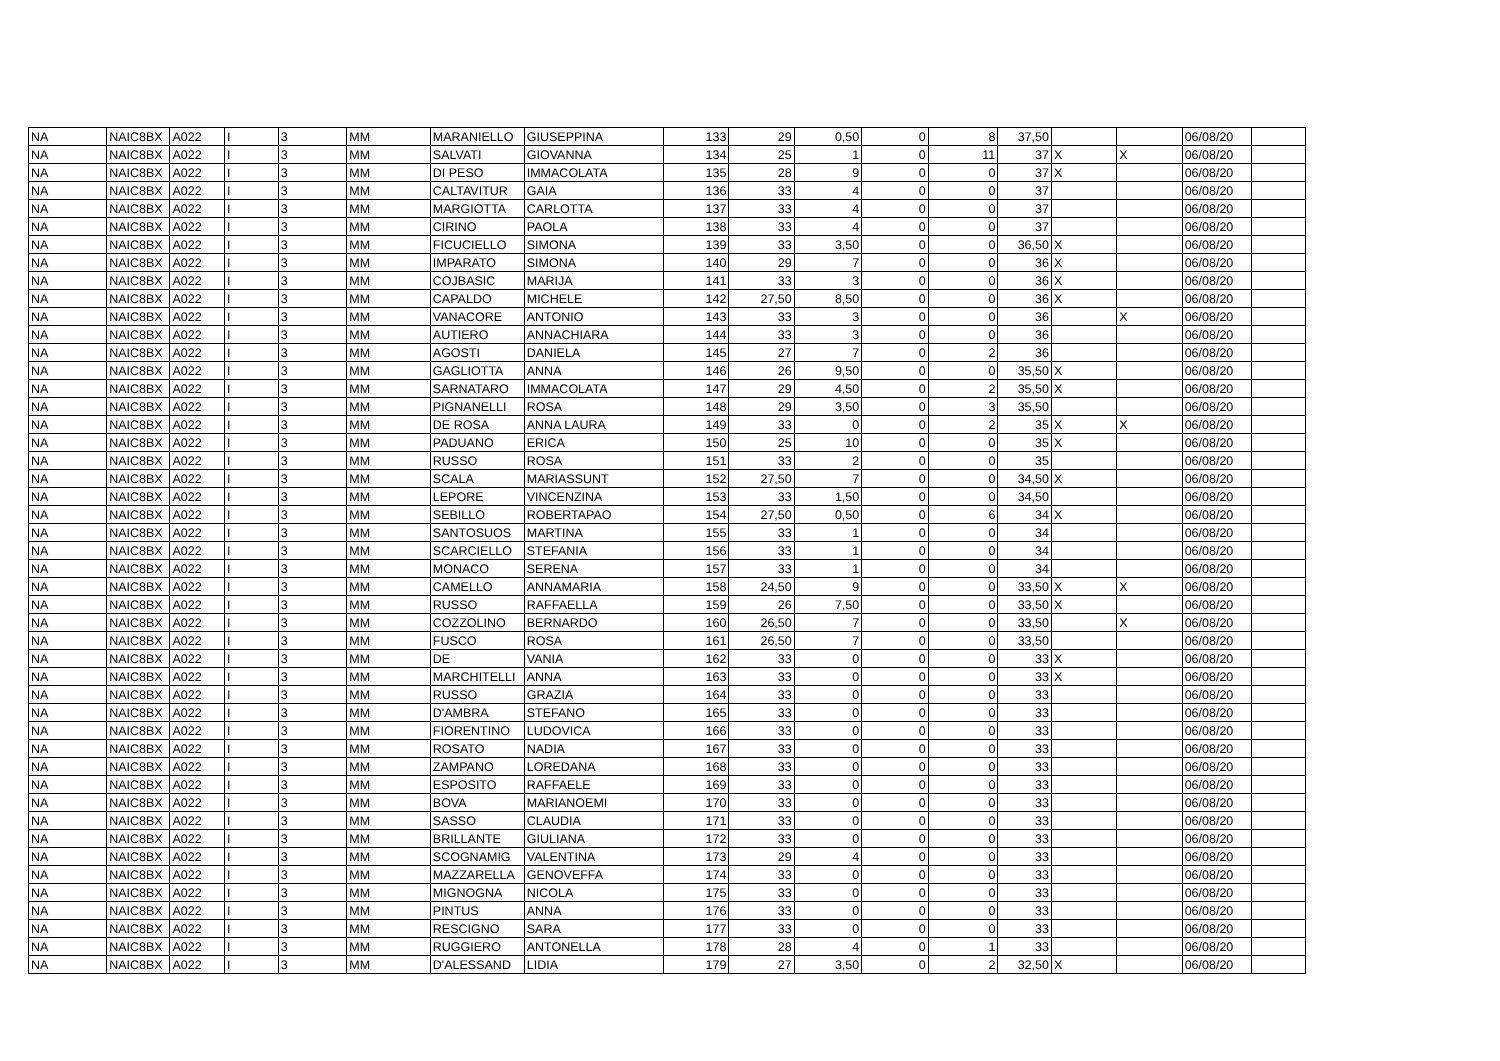| NA | NAIC8BX | A022 | I | 3 | MM | MARANIELLO | GIUSEPPINA | 133 | 29 | 0,50 | 0 | 8 | 37,50 | | | 06/08/20 | |
| NA | NAIC8BX | A022 | I | 3 | MM | SALVATI | GIOVANNA | 134 | 25 | 1 | 0 | 11 | 37 | X | X | 06/08/20 | |
| NA | NAIC8BX | A022 | I | 3 | MM | DI PESO | IMMACOLATA | 135 | 28 | 9 | 0 | 0 | 37 | X | | 06/08/20 | |
| NA | NAIC8BX | A022 | I | 3 | MM | CALTAVITUR | GAIA | 136 | 33 | 4 | 0 | 0 | 37 | | | 06/08/20 | |
| NA | NAIC8BX | A022 | I | 3 | MM | MARGIOTTA | CARLOTTA | 137 | 33 | 4 | 0 | 0 | 37 | | | 06/08/20 | |
| NA | NAIC8BX | A022 | I | 3 | MM | CIRINO | PAOLA | 138 | 33 | 4 | 0 | 0 | 37 | | | 06/08/20 | |
| NA | NAIC8BX | A022 | I | 3 | MM | FICUCIELLO | SIMONA | 139 | 33 | 3,50 | 0 | 0 | 36,50 | X | | 06/08/20 | |
| NA | NAIC8BX | A022 | I | 3 | MM | IMPARATO | SIMONA | 140 | 29 | 7 | 0 | 0 | 36 | X | | 06/08/20 | |
| NA | NAIC8BX | A022 | I | 3 | MM | COJBASIC | MARIJA | 141 | 33 | 3 | 0 | 0 | 36 | X | | 06/08/20 | |
| NA | NAIC8BX | A022 | I | 3 | MM | CAPALDO | MICHELE | 142 | 27,50 | 8,50 | 0 | 0 | 36 | X | | 06/08/20 | |
| NA | NAIC8BX | A022 | I | 3 | MM | VANACORE | ANTONIO | 143 | 33 | 3 | 0 | 0 | 36 | | X | 06/08/20 | |
| NA | NAIC8BX | A022 | I | 3 | MM | AUTIERO | ANNACHIARA | 144 | 33 | 3 | 0 | 0 | 36 | | | 06/08/20 | |
| NA | NAIC8BX | A022 | I | 3 | MM | AGOSTI | DANIELA | 145 | 27 | 7 | 0 | 2 | 36 | | | 06/08/20 | |
| NA | NAIC8BX | A022 | I | 3 | MM | GAGLIOTTA | ANNA | 146 | 26 | 9,50 | 0 | 0 | 35,50 | X | | 06/08/20 | |
| NA | NAIC8BX | A022 | I | 3 | MM | SARNATARO | IMMACOLATA | 147 | 29 | 4,50 | 0 | 2 | 35,50 | X | | 06/08/20 | |
| NA | NAIC8BX | A022 | I | 3 | MM | PIGNANELLI | ROSA | 148 | 29 | 3,50 | 0 | 3 | 35,50 | | | 06/08/20 | |
| NA | NAIC8BX | A022 | I | 3 | MM | DE ROSA | ANNA LAURA | 149 | 33 | 0 | 0 | 2 | 35 | X | X | 06/08/20 | |
| NA | NAIC8BX | A022 | I | 3 | MM | PADUANO | ERICA | 150 | 25 | 10 | 0 | 0 | 35 | X | | 06/08/20 | |
| NA | NAIC8BX | A022 | I | 3 | MM | RUSSO | ROSA | 151 | 33 | 2 | 0 | 0 | 35 | | | 06/08/20 | |
| NA | NAIC8BX | A022 | I | 3 | MM | SCALA | MARIASSUNT | 152 | 27,50 | 7 | 0 | 0 | 34,50 | X | | 06/08/20 | |
| NA | NAIC8BX | A022 | I | 3 | MM | LEPORE | VINCENZINA | 153 | 33 | 1,50 | 0 | 0 | 34,50 | | | 06/08/20 | |
| NA | NAIC8BX | A022 | I | 3 | MM | SEBILLO | ROBERTAPAO | 154 | 27,50 | 0,50 | 0 | 6 | 34 | X | | 06/08/20 | |
| NA | NAIC8BX | A022 | I | 3 | MM | SANTOSUOS | MARTINA | 155 | 33 | 1 | 0 | 0 | 34 | | | 06/08/20 | |
| NA | NAIC8BX | A022 | I | 3 | MM | SCARCIELLO | STEFANIA | 156 | 33 | 1 | 0 | 0 | 34 | | | 06/08/20 | |
| NA | NAIC8BX | A022 | I | 3 | MM | MONACO | SERENA | 157 | 33 | 1 | 0 | 0 | 34 | | | 06/08/20 | |
| NA | NAIC8BX | A022 | I | 3 | MM | CAMELLO | ANNAMARIA | 158 | 24,50 | 9 | 0 | 0 | 33,50 | X | X | 06/08/20 | |
| NA | NAIC8BX | A022 | I | 3 | MM | RUSSO | RAFFAELLA | 159 | 26 | 7,50 | 0 | 0 | 33,50 | X | | 06/08/20 | |
| NA | NAIC8BX | A022 | I | 3 | MM | COZZOLINO | BERNARDO | 160 | 26,50 | 7 | 0 | 0 | 33,50 | | X | 06/08/20 | |
| NA | NAIC8BX | A022 | I | 3 | MM | FUSCO | ROSA | 161 | 26,50 | 7 | 0 | 0 | 33,50 | | | 06/08/20 | |
| NA | NAIC8BX | A022 | I | 3 | MM | DE | VANIA | 162 | 33 | 0 | 0 | 0 | 33 | X | | 06/08/20 | |
| NA | NAIC8BX | A022 | I | 3 | MM | MARCHITELLI | ANNA | 163 | 33 | 0 | 0 | 0 | 33 | X | | 06/08/20 | |
| NA | NAIC8BX | A022 | I | 3 | MM | RUSSO | GRAZIA | 164 | 33 | 0 | 0 | 0 | 33 | | | 06/08/20 | |
| NA | NAIC8BX | A022 | I | 3 | MM | D'AMBRA | STEFANO | 165 | 33 | 0 | 0 | 0 | 33 | | | 06/08/20 | |
| NA | NAIC8BX | A022 | I | 3 | MM | FIORENTINO | LUDOVICA | 166 | 33 | 0 | 0 | 0 | 33 | | | 06/08/20 | |
| NA | NAIC8BX | A022 | I | 3 | MM | ROSATO | NADIA | 167 | 33 | 0 | 0 | 0 | 33 | | | 06/08/20 | |
| NA | NAIC8BX | A022 | I | 3 | MM | ZAMPANO | LOREDANA | 168 | 33 | 0 | 0 | 0 | 33 | | | 06/08/20 | |
| NA | NAIC8BX | A022 | I | 3 | MM | ESPOSITO | RAFFAELE | 169 | 33 | 0 | 0 | 0 | 33 | | | 06/08/20 | |
| NA | NAIC8BX | A022 | I | 3 | MM | BOVA | MARIANOEMI | 170 | 33 | 0 | 0 | 0 | 33 | | | 06/08/20 | |
| NA | NAIC8BX | A022 | I | 3 | MM | SASSO | CLAUDIA | 171 | 33 | 0 | 0 | 0 | 33 | | | 06/08/20 | |
| NA | NAIC8BX | A022 | I | 3 | MM | BRILLANTE | GIULIANA | 172 | 33 | 0 | 0 | 0 | 33 | | | 06/08/20 | |
| NA | NAIC8BX | A022 | I | 3 | MM | SCOGNAMIG | VALENTINA | 173 | 29 | 4 | 0 | 0 | 33 | | | 06/08/20 | |
| NA | NAIC8BX | A022 | I | 3 | MM | MAZZARELLA | GENOVEFFA | 174 | 33 | 0 | 0 | 0 | 33 | | | 06/08/20 | |
| NA | NAIC8BX | A022 | I | 3 | MM | MIGNOGNA | NICOLA | 175 | 33 | 0 | 0 | 0 | 33 | | | 06/08/20 | |
| NA | NAIC8BX | A022 | I | 3 | MM | PINTUS | ANNA | 176 | 33 | 0 | 0 | 0 | 33 | | | 06/08/20 | |
| NA | NAIC8BX | A022 | I | 3 | MM | RESCIGNO | SARA | 177 | 33 | 0 | 0 | 0 | 33 | | | 06/08/20 | |
| NA | NAIC8BX | A022 | I | 3 | MM | RUGGIERO | ANTONELLA | 178 | 28 | 4 | 0 | 1 | 33 | | | 06/08/20 | |
| NA | NAIC8BX | A022 | I | 3 | MM | D'ALESSAND | LIDIA | 179 | 27 | 3,50 | 0 | 2 | 32,50 | X | | 06/08/20 | |